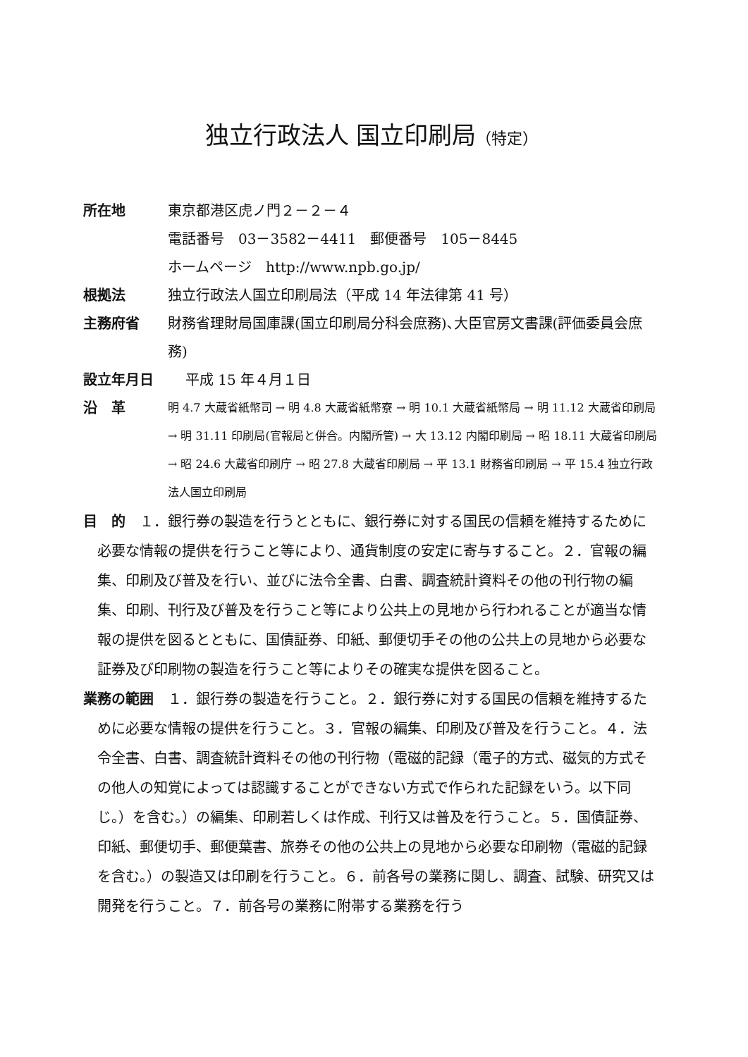独立行政法人 国立印刷局（特定）
所在地 東京都港区虎ノ門２－２－４
電話番号　03－3582－4411　郵便番号　105－8445
ホームページ　http://www.npb.go.jp/
根拠法 独立行政法人国立印刷局法（平成 14 年法律第 41 号）
主務府省 財務省理財局国庫課(国立印刷局分科会庶務)､大臣官房文書課(評価委員会庶務)
設立年月日 平成 15 年４月１日
沿　革
明 4.7 大蔵省紙幣司 → 明 4.8 大蔵省紙幣寮 → 明 10.1 大蔵省紙幣局 → 明 11.12 大蔵省印刷局 → 明 31.11 印刷局(官報局と併合。内閣所管) → 大 13.12 内閣印刷局 → 昭 18.11 大蔵省印刷局 → 昭 24.6 大蔵省印刷庁 → 昭 27.8 大蔵省印刷局 → 平 13.1 財務省印刷局 → 平 15.4 独立行政法人国立印刷局
目　的　１．銀行券の製造を行うとともに、銀行券に対する国民の信頼を維持するために必要な情報の提供を行うこと等により、通貨制度の安定に寄与すること。２．官報の編集、印刷及び普及を行い、並びに法令全書、白書、調査統計資料その他の刊行物の編集、印刷、刊行及び普及を行うこと等により公共上の見地から行われることが適当な情報の提供を図るとともに、国債証券、印紙、郵便切手その他の公共上の見地から必要な証券及び印刷物の製造を行うこと等によりその確実な提供を図ること。
業務の範囲　１．銀行券の製造を行うこと。２．銀行券に対する国民の信頼を維持するために必要な情報の提供を行うこと。３．官報の編集、印刷及び普及を行うこと。４．法令全書、白書、調査統計資料その他の刊行物（電磁的記録（電子的方式、磁気的方式その他人の知覚によっては認識することができない方式で作られた記録をいう。以下同じ。）を含む。）の編集、印刷若しくは作成、刊行又は普及を行うこと。５．国債証券、印紙、郵便切手、郵便葉書、旅券その他の公共上の見地から必要な印刷物（電磁的記録を含む。）の製造又は印刷を行うこと。６．前各号の業務に関し、調査、試験、研究又は開発を行うこと。７．前各号の業務に附帯する業務を行う